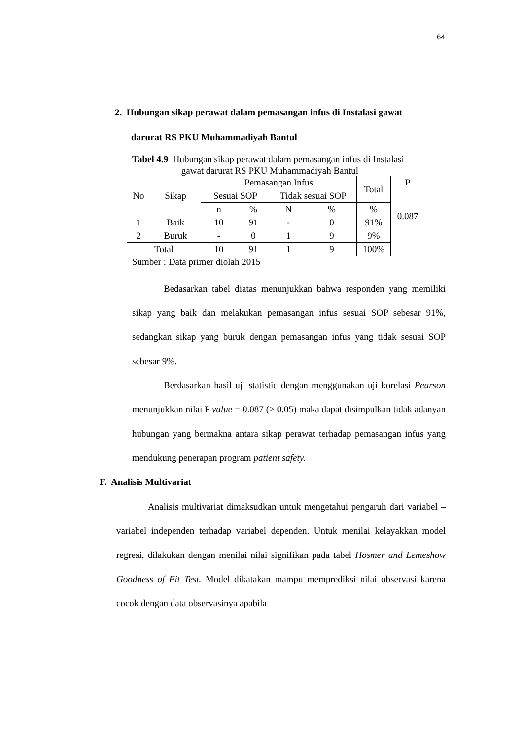64
2. Hubungan sikap perawat dalam pemasangan infus di Instalasi gawat
darurat RS PKU Muhammadiyah Bantul
Tabel 4.9 Hubungan sikap perawat dalam pemasangan infus di Instalasi
gawat darurat RS PKU Muhammadiyah Bantul
| No | Sikap | Pemasangan Infus | | | | Total | P |
| | | Sesuai SOP | | Tidak sesuai SOP | | | 0.087 |
| | | n | % | N | % | % | |
| 1 | Baik | 10 | 91 | - | 0 | 91% | |
| 2 | Buruk | - | 0 | 1 | 9 | 9% | |
| Total | | 10 | 91 | 1 | 9 | 100% | |
Sumber : Data primer diolah 2015
Bedasarkan tabel diatas menunjukkan bahwa responden yang memiliki sikap yang baik dan melakukan pemasangan infus sesuai SOP sebesar 91%, sedangkan sikap yang buruk dengan pemasangan infus yang tidak sesuai SOP sebesar 9%.
Berdasarkan hasil uji statistic dengan menggunakan uji korelasi Pearson menunjukkan nilai P value = 0.087 (> 0.05) maka dapat disimpulkan tidak adanyan hubungan yang bermakna antara sikap perawat terhadap pemasangan infus yang mendukung penerapan program patient safety.
F. Analisis Multivariat
Analisis multivariat dimaksudkan untuk mengetahui pengaruh dari variabel – variabel independen terhadap variabel dependen. Untuk menilai kelayakkan model regresi, dilakukan dengan menilai nilai signifikan pada tabel Hosmer and Lemeshow Goodness of Fit Test. Model dikatakan mampu memprediksi nilai observasi karena cocok dengan data observasinya apabila